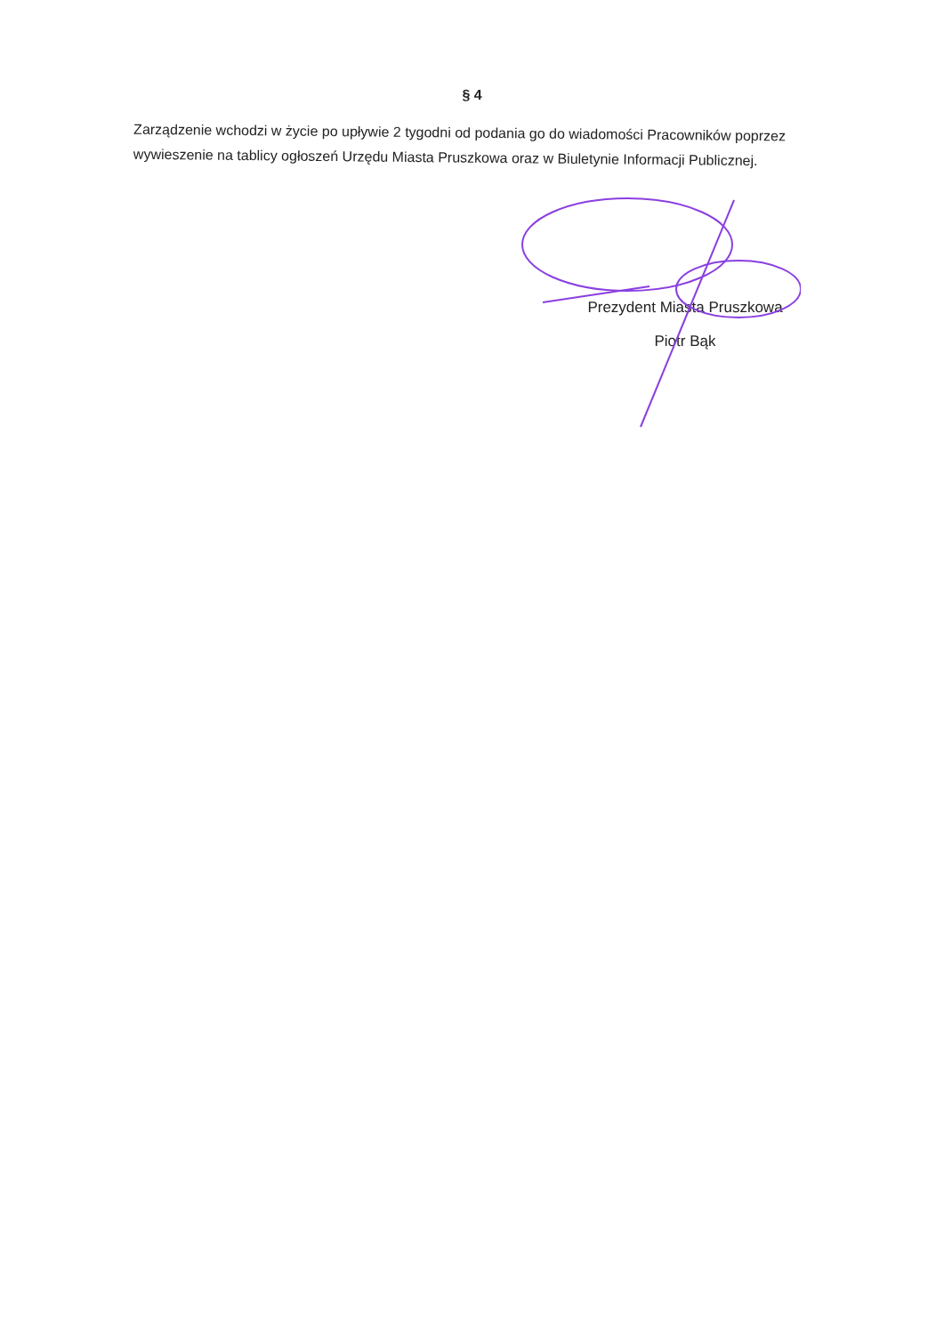§ 4
Zarządzenie wchodzi w życie po upływie 2 tygodni od podania go do wiadomości Pracowników poprzez wywieszenie na tablicy ogłoszeń Urzędu Miasta Pruszkowa oraz w Biuletynie Informacji Publicznej.
Prezydent Miasta Pruszkowa
Piotr Bąk